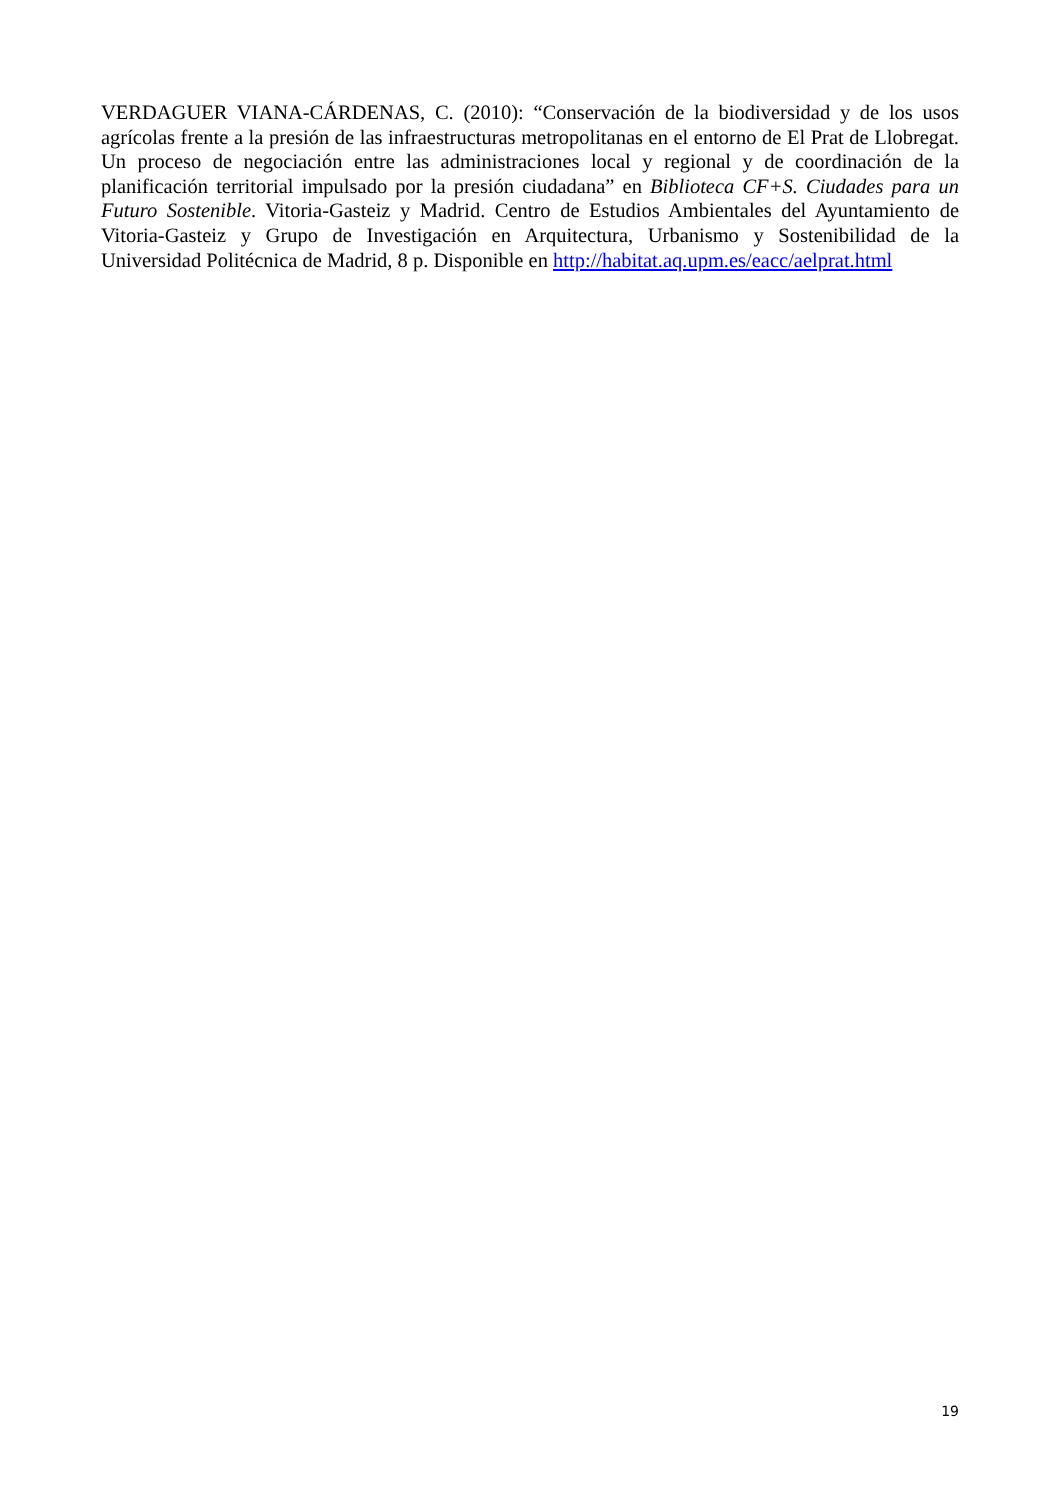VERDAGUER VIANA-CÁRDENAS, C. (2010): “Conservación de la biodiversidad y de los usos agrícolas frente a la presión de las infraestructuras metropolitanas en el entorno de El Prat de Llobregat. Un proceso de negociación entre las administraciones local y regional y de coordinación de la planificación territorial impulsado por la presión ciudadana” en Biblioteca CF+S. Ciudades para un Futuro Sostenible. Vitoria-Gasteiz y Madrid. Centro de Estudios Ambientales del Ayuntamiento de Vitoria-Gasteiz y Grupo de Investigación en Arquitectura, Urbanismo y Sostenibilidad de la Universidad Politécnica de Madrid, 8 p. Disponible en http://habitat.aq.upm.es/eacc/aelprat.html
19